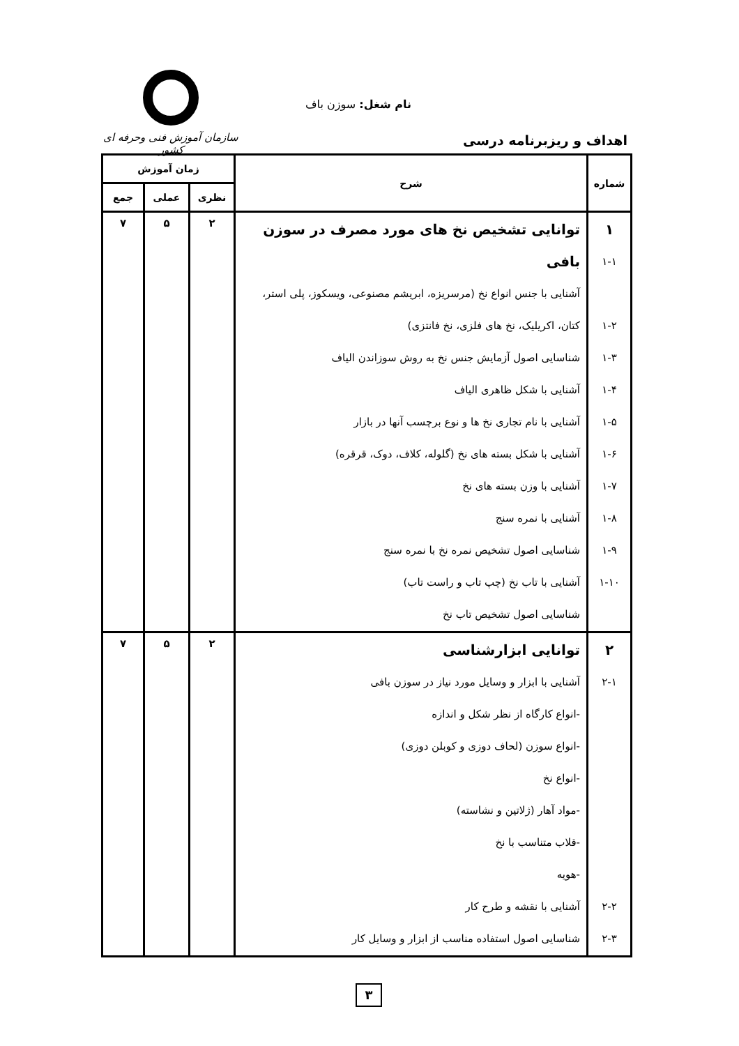نام شغل: سوزن باف
اهداف و ریزبرنامه درسی
سازمان آموزش فنی وحرفه ای کشور
| شماره | شرح | زمان آموزش | | |
| --- | --- | --- | --- | --- |
| | | نظری | عملی | جمع |
| ۱ ۱-۱ ۱-۲ ۱-۳ ۱-۴ ۱-۵ ۱-۶ ۱-۷ ۱-۸ ۱-۹ ۱-۱۰ | توانایی تشخیص نخ های مورد مصرف در سوزن بافی آشنایی با جنس انواع نخ (مرسریزه، ابریشم مصنوعی، ویسکوز، پلی استر، کتان، اکریلیک، نخ های فلزی، نخ فانتزی) شناسایی اصول آزمایش جنس نخ به روش سوزاندن الیاف آشنایی با شکل ظاهری الیاف آشنایی با نام تجاری نخ ها و نوع برچسب آنها در بازار آشنایی با شکل بسته های نخ (گلوله، کلاف، دوک، قرقره) آشنایی با وزن بسته های نخ آشنایی با نمره سنج شناسایی اصول تشخیص نمره نخ با نمره سنج آشنایی با تاب نخ (چپ تاب و راست تاب) شناسایی اصول تشخیص تاب نخ | ۲ | ۵ | ۷ |
| ۲ ۲-۱ ۲-۲ ۲-۳ | توانایی ابزارشناسی آشنایی با ابزار و وسایل مورد نیاز در سوزن بافی -انواع کارگاه از نظر شکل و اندازه -انواع سوزن (لحاف دوزی و کوبلن دوزی) -انواع نخ -مواد آهار (ژلاتین و نشاسته) -قلاب متناسب با نخ -هویه آشنایی با نقشه و طرح کار شناسایی اصول استفاده مناسب از ابزار و وسایل کار | ۲ | ۵ | ۷ |
۳